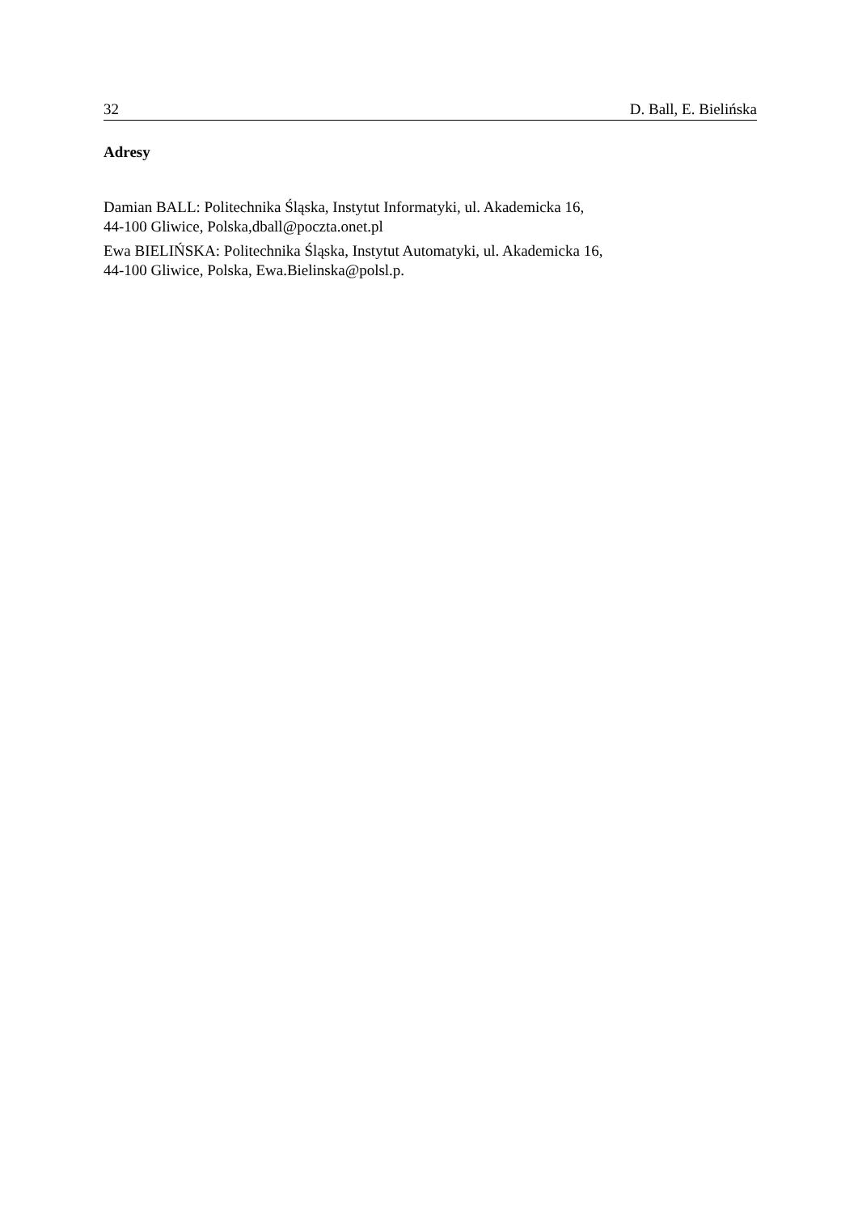32 D. Ball, E. Bielińska
Adresy
Damian BALL: Politechnika Śląska, Instytut Informatyki, ul. Akademicka 16,
44-100 Gliwice, Polska,dball@poczta.onet.pl
Ewa BIELIŃSKA: Politechnika Śląska, Instytut Automatyki, ul. Akademicka 16,
44-100 Gliwice, Polska, Ewa.Bielinska@polsl.p.